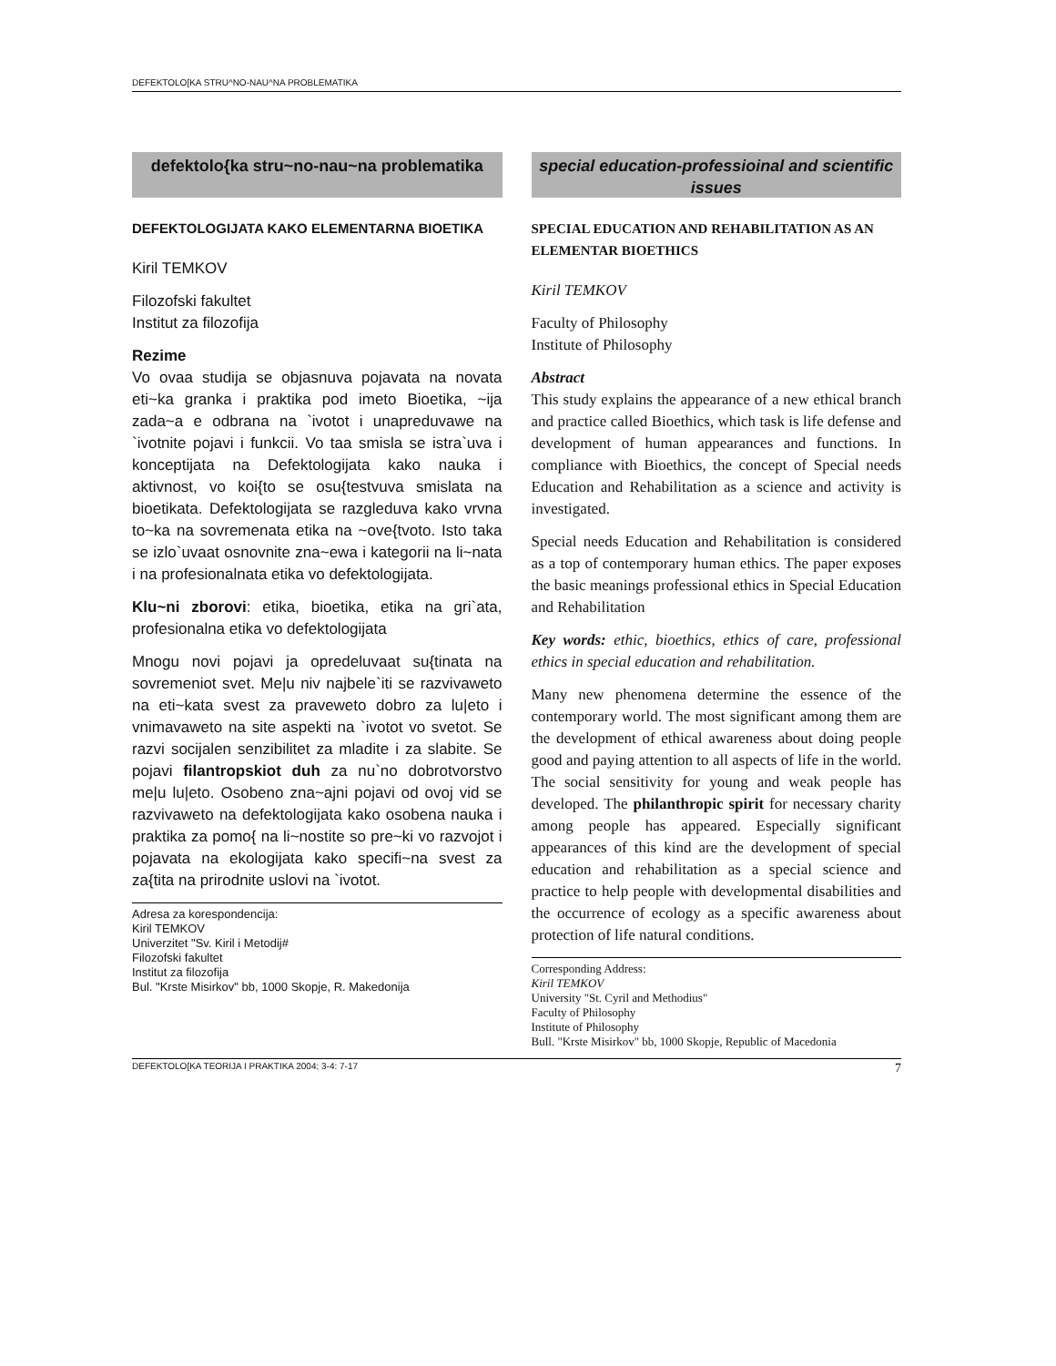DEFEKTOLO[KA STRU^NO-NAU^NA PROBLEMATIKA
defektolo{ka stru~no-nau~na problematika
DEFEKTOLOGIJATA KAKO ELEMENTARNA BIOETIKA
Kiril TEMKOV
Filozofski fakultet
Institut za filozofija
Rezime
Vo ovaa studija se objasnuva pojavata na novata eti~ka granka i praktika pod imeto Bioetika, ~ija zada~a e odbrana na `ivotot i unapreduvawe na `ivotnite pojavi i funkcii. Vo taa smisla se istra`uva i konceptijata na Defektologijata kako nauka i aktivnost, vo koi{to se osu{testvuva smislata na bioetikata. Defektologijata se razgleduva kako vrvna to~ka na sovremenata etika na ~ove{tvoto. Isto taka se izlo`uvaat osnovnite zna~ewa i kategorii na li~nata i na profesionalnata etika vo defektologijata.
Klu~ni zborovi: etika, bioetika, etika na gri`ata, profesionalna etika vo defektologijata
Mnogu novi pojavi ja opredeluvaat su{tinata na sovremeniot svet. Me|u niv najbele`iti se razvivaweto na eti~kata svest za praveweto dobro za lu|eto i vnimavaweto na site aspekti na `ivotot vo svetot. Se razvi socijalen senzibilitet za mladite i za slabite. Se pojavi filantropskiot duh za nu`no dobrotvorstvo me|u lu|eto. Osobeno zna~ajni pojavi od ovoj vid se razvivaweto na defektologijata kako osobena nauka i praktika za pomo{ na li~nostite so pre~ki vo razvojot i pojavata na ekologijata kako specifi~na svest za za{tita na prirodnite uslovi na `ivotot.
Adresa za korespondencija:
Kiril TEMKOV
Univerzitet "Sv. Kiril i Metodij#
Filozofski fakultet
Institut za filozofija
Bul. "Krste Misirkov" bb, 1000 Skopje, R. Makedonija
special education-professioinal and scientific issues
SPECIAL EDUCATION AND REHABILITATION AS AN ELEMENTAR BIOETHICS
Kiril TEMKOV
Faculty of Philosophy
Institute of Philosophy
Abstract
This study explains the appearance of a new ethical branch and practice called Bioethics, which task is life defense and development of human appearances and functions. In compliance with Bioethics, the concept of Special needs Education and Rehabilitation as a science and activity is investigated.
Special needs Education and Rehabilitation is considered as a top of contemporary human ethics. The paper exposes the basic meanings professional ethics in Special Education and Rehabilitation
Key words: ethic, bioethics, ethics of care, professional ethics in special education and rehabilitation.
Many new phenomena determine the essence of the contemporary world. The most significant among them are the development of ethical awareness about doing people good and paying attention to all aspects of life in the world. The social sensitivity for young and weak people has developed. The philanthropic spirit for necessary charity among people has appeared. Especially significant appearances of this kind are the development of special education and rehabilitation as a special science and practice to help people with developmental disabilities and the occurrence of ecology as a specific awareness about protection of life natural conditions.
Corresponding Address:
Kiril TEMKOV
University "St. Cyril and Methodius"
Faculty of Philosophy
Institute of Philosophy
Bull. "Krste Misirkov" bb, 1000 Skopje, Republic of Macedonia
DEFEKTOLO[KA TEORIJA I PRAKTIKA 2004; 3-4: 7-17 7